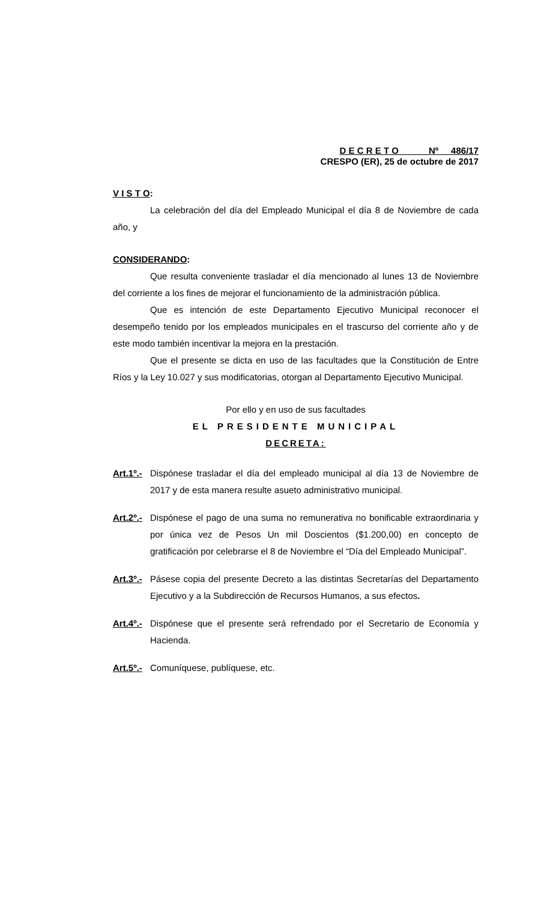D E C R E T O Nº 486/17
CRESPO (ER), 25 de octubre de 2017
V I S T O:
La celebración del día del Empleado Municipal el día 8 de Noviembre de cada año, y
CONSIDERANDO:
Que resulta conveniente trasladar el día mencionado al lunes 13 de Noviembre del corriente a los fines de mejorar el funcionamiento de la administración pública.
Que es intención de este Departamento Ejecutivo Municipal reconocer el desempeño tenido por los empleados municipales en el trascurso del corriente año y de este modo también incentivar la mejora en la prestación.
Que el presente se dicta en uso de las facultades que la Constitución de Entre Ríos y la Ley 10.027 y sus modificatorias, otorgan al Departamento Ejecutivo Municipal.
Por ello y en uso de sus facultades
EL PRESIDENTE MUNICIPAL
DECRETA:
Art.1º.-
Dispónese trasladar el día del empleado municipal al día 13 de Noviembre de 2017 y de esta manera resulte asueto administrativo municipal.
Art.2º.-
Dispónese el pago de una suma no remunerativa no bonificable extraordinaria y por única vez de Pesos Un mil Doscientos ($1.200,00) en concepto de gratificación por celebrarse el 8 de Noviembre el “Día del Empleado Municipal”.
Art.3º.-
Pásese copia del presente Decreto a las distintas Secretarías del Departamento Ejecutivo y a la Subdirección de Recursos Humanos, a sus efectos.
Art.4º.-
Dispónese que el presente será refrendado por el Secretario de Economía y Hacienda.
Art.5º.-
Comuníquese, publíquese, etc.